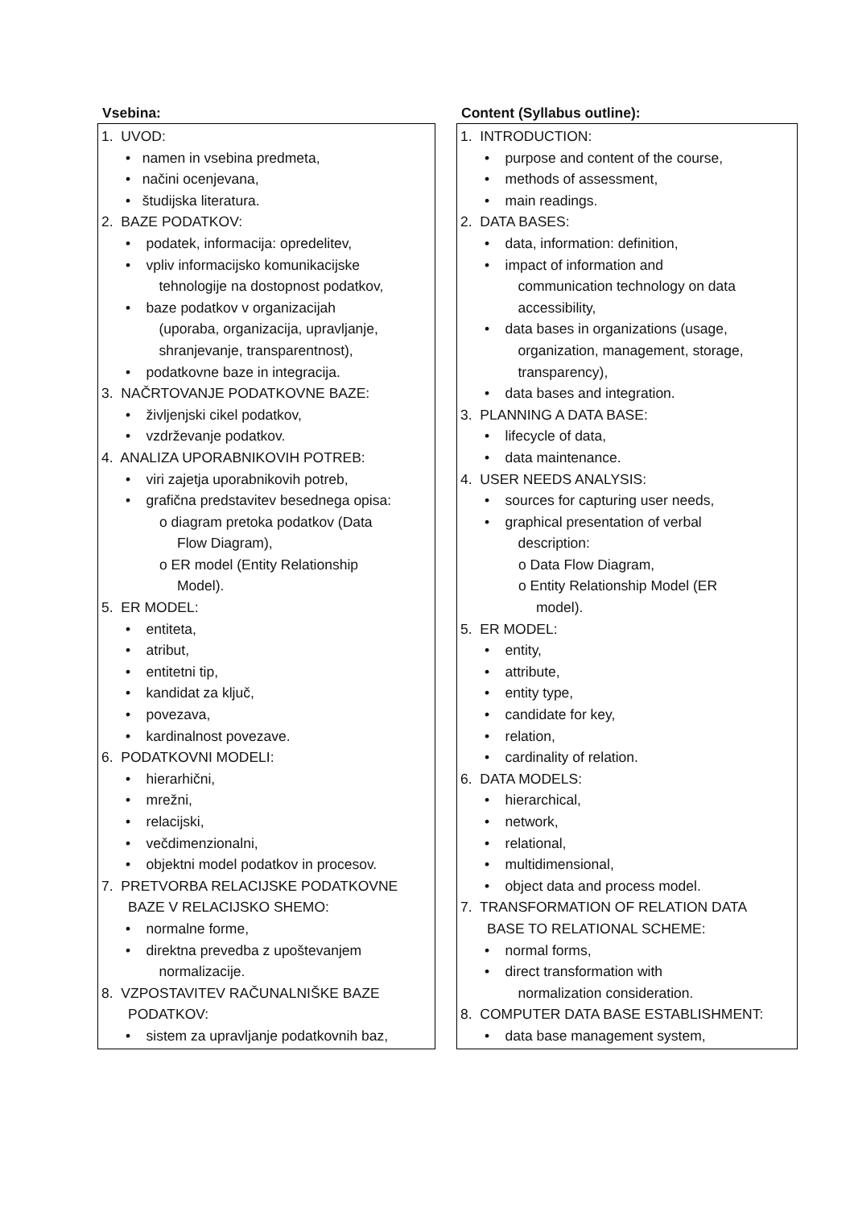| Vsebina: | | Content (Syllabus outline): |
| --- | --- | --- |
| 1. UVOD: • namen in vsebina predmeta, • načini ocenjevana, • študijska literatura. 2. BAZE PODATKOV: • podatek, informacija: opredelitev, • vpliv informacijsko komunikacijske tehnologije na dostopnost podatkov, • baze podatkov v organizacijah (uporaba, organizacija, upravljanje, shranjevanje, transparentnost), • podatkovne baze in integracija. 3. NAČRTOVANJE PODATKOVNE BAZE: • življenjski cikel podatkov, • vzdrževanje podatkov. 4. ANALIZA UPORABNIKOVIH POTREB: • viri zajetja uporabnikovih potreb, • grafična predstavitev besednega opisa: o diagram pretoka podatkov (Data Flow Diagram), o ER model (Entity Relationship Model). 5. ER MODEL: • entiteta, • atribut, • entitetni tip, • kandidat za ključ, • povezava, • kardinalnost povezave. 6. PODATKOVNI MODELI: • hierarhični, • mrežni, • relacijski, • večdimenzionalni, • objektni model podatkov in procesov. 7. PRETVORBA RELACIJSKE PODATKOVNE BAZE V RELACIJSKO SHEMO: • normalne forme, • direktna prevedba z upoštevanjem normalizacije. 8. VZPOSTAVITEV RAČUNALNIŠKE BAZE PODATKOV: • sistem za upravljanje podatkovnih baz, | | 1. INTRODUCTION: • purpose and content of the course, • methods of assessment, • main readings. 2. DATA BASES: • data, information: definition, • impact of information and communication technology on data accessibility, • data bases in organizations (usage, organization, management, storage, transparency), • data bases and integration. 3. PLANNING A DATA BASE: • lifecycle of data, • data maintenance. 4. USER NEEDS ANALYSIS: • sources for capturing user needs, • graphical presentation of verbal description: o Data Flow Diagram, o Entity Relationship Model (ER model). 5. ER MODEL: • entity, • attribute, • entity type, • candidate for key, • relation, • cardinality of relation. 6. DATA MODELS: • hierarchical, • network, • relational, • multidimensional, • object data and process model. 7. TRANSFORMATION OF RELATION DATA BASE TO RELATIONAL SCHEME: • normal forms, • direct transformation with normalization consideration. 8. COMPUTER DATA BASE ESTABLISHMENT: • data base management system, |